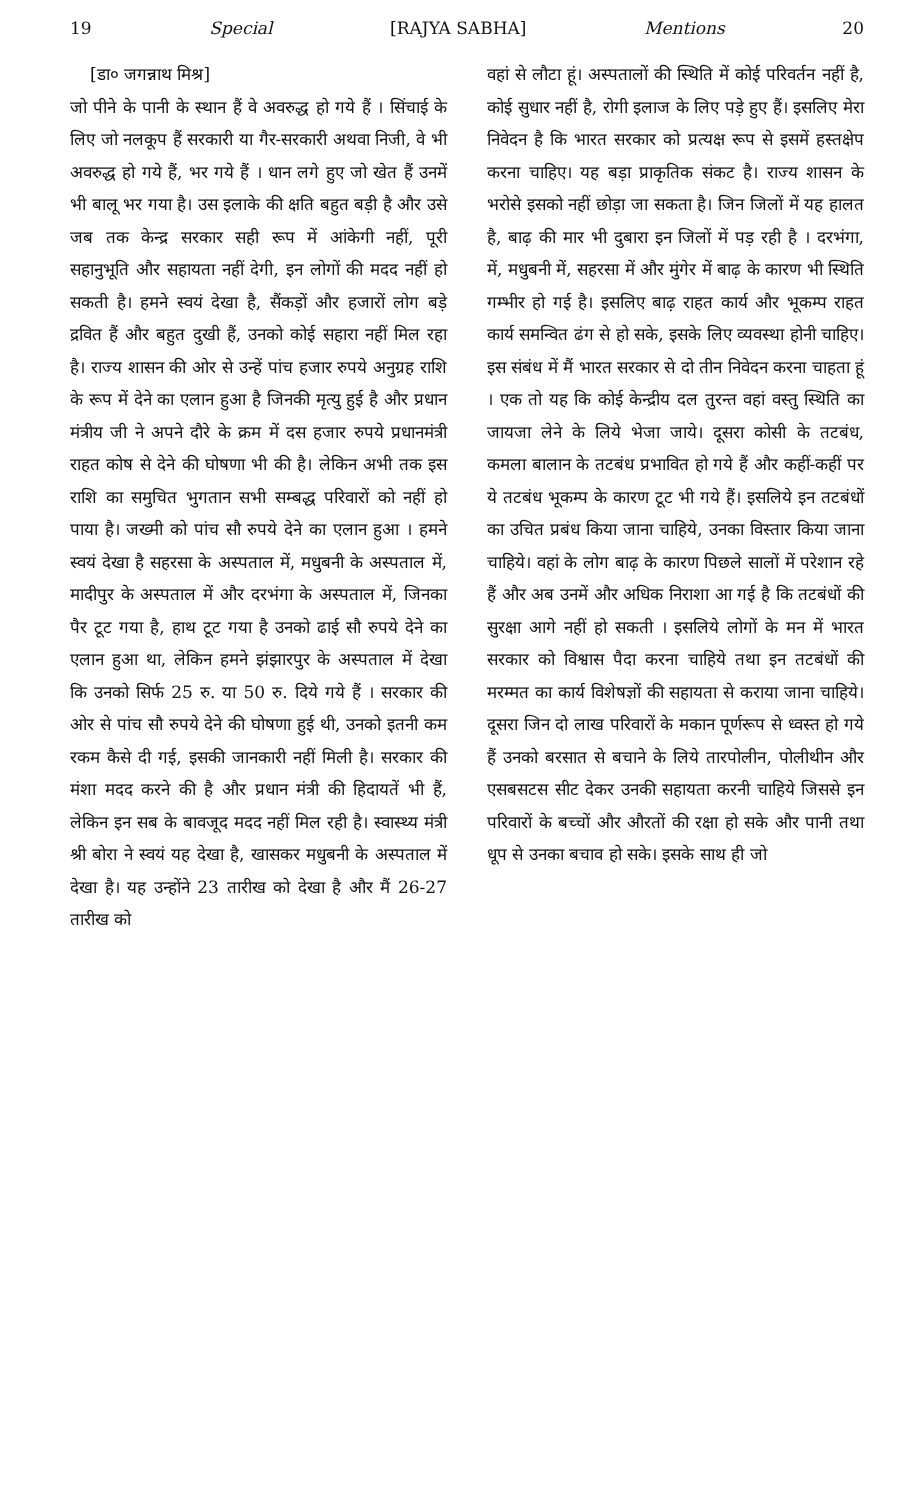19 Special [RAJYA SABHA] Mentions 20
[डा० जगन्नाथ मिश्र]
जो पीने के पानी के स्थान हैं वे अवरुद्ध हो गये हैं । सिंचाई के लिए जो नलकूप हैं सरकारी या गैर-सरकारी अथवा निजी, वे भी अवरुद्ध हो गये हैं, भर गये हैं । धान लगे हुए जो खेत हैं उनमें भी बालू भर गया है। उस इलाके की क्षति बहुत बड़ी है और उसे जब तक केन्द्र सरकार सही रूप में आंकेगी नहीं, पूरी सहानुभूति और सहायता नहीं देगी, इन लोगों की मदद नहीं हो सकती है। हमने स्वयं देखा है, सैंकड़ों और हजारों लोग बड़े द्रवित हैं और बहुत दुखी हैं, उनको कोई सहारा नहीं मिल रहा है। राज्य शासन की ओर से उन्हें पांच हजार रुपये अनुग्रह राशि के रूप में देने का एलान हुआ है जिनकी मृत्यु हुई है और प्रधान मंत्रीय जी ने अपने दौरे के क्रम में दस हजार रुपये प्रधानमंत्री राहत कोष से देने की घोषणा भी की है। लेकिन अभी तक इस राशि का समुचित भुगतान सभी सम्बद्ध परिवारों को नहीं हो पाया है। जख्मी को पांच सौ रुपये देने का एलान हुआ । हमने स्वयं देखा है सहरसा के अस्पताल में, मधुबनी के अस्पताल में, मादीपुर के अस्पताल में और दरभंगा के अस्पताल में, जिनका पैर टूट गया है, हाथ टूट गया है उनको ढाई सौ रुपये देने का एलान हुआ था, लेकिन हमने झंझारपुर के अस्पताल में देखा कि उनको सिर्फ 25 रु. या 50 रु. दिये गये हैं । सरकार की ओर से पांच सौ रुपये देने की घोषणा हुई थी, उनको इतनी कम रकम कैसे दी गई, इसकी जानकारी नहीं मिली है। सरकार की मंशा मदद करने की है और प्रधान मंत्री की हिदायतें भी हैं, लेकिन इन सब के बावजूद मदद नहीं मिल रही है। स्वास्थ्य मंत्री श्री बोरा ने स्वयं यह देखा है, खासकर मधुबनी के अस्पताल में देखा है। यह उन्होंने 23 तारीख को देखा है और मैं 26-27 तारीख को
वहां से लौटा हूं। अस्पतालों की स्थिति में कोई परिवर्तन नहीं है, कोई सुधार नहीं है, रोगी इलाज के लिए पड़े हुए हैं। इसलिए मेरा निवेदन है कि भारत सरकार को प्रत्यक्ष रूप से इसमें हस्तक्षेप करना चाहिए। यह बड़ा प्राकृतिक संकट है। राज्य शासन के भरोसे इसको नहीं छोड़ा जा सकता है। जिन जिलों में यह हालत है, बाढ़ की मार भी दुबारा इन जिलों में पड़ रही है । दरभंगा, में, मधुबनी में, सहरसा में और मुंगेर में बाढ़ के कारण भी स्थिति गम्भीर हो गई है। इसलिए बाढ़ राहत कार्य और भूकम्प राहत कार्य समन्वित ढंग से हो सके, इसके लिए व्यवस्था होनी चाहिए। इस संबंध में मैं भारत सरकार से दो तीन निवेदन करना चाहता हूं । एक तो यह कि कोई केन्द्रीय दल तुरन्त वहां वस्तु स्थिति का जायजा लेने के लिये भेजा जाये। दूसरा कोसी के तटबंध, कमला बालान के तटबंध प्रभावित हो गये हैं और कहीं-कहीं पर ये तटबंध भूकम्प के कारण टूट भी गये हैं। इसलिये इन तटबंधों का उचित प्रबंध किया जाना चाहिये, उनका विस्तार किया जाना चाहिये। वहां के लोग बाढ़ के कारण पिछले सालों में परेशान रहे हैं और अब उनमें और अधिक निराशा आ गई है कि तटबंधों की सुरक्षा आगे नहीं हो सकती । इसलिये लोगों के मन में भारत सरकार को विश्वास पैदा करना चाहिये तथा इन तटबंधों की मरम्मत का कार्य विशेषज्ञों की सहायता से कराया जाना चाहिये। दूसरा जिन दो लाख परिवारों के मकान पूर्णरूप से ध्वस्त हो गये हैं उनको बरसात से बचाने के लिये तारपोलीन, पोलीथीन और एसबसटस सीट देकर उनकी सहायता करनी चाहिये जिससे इन परिवारों के बच्चों और औरतों की रक्षा हो सके और पानी तथा धूप से उनका बचाव हो सके। इसके साथ ही जो